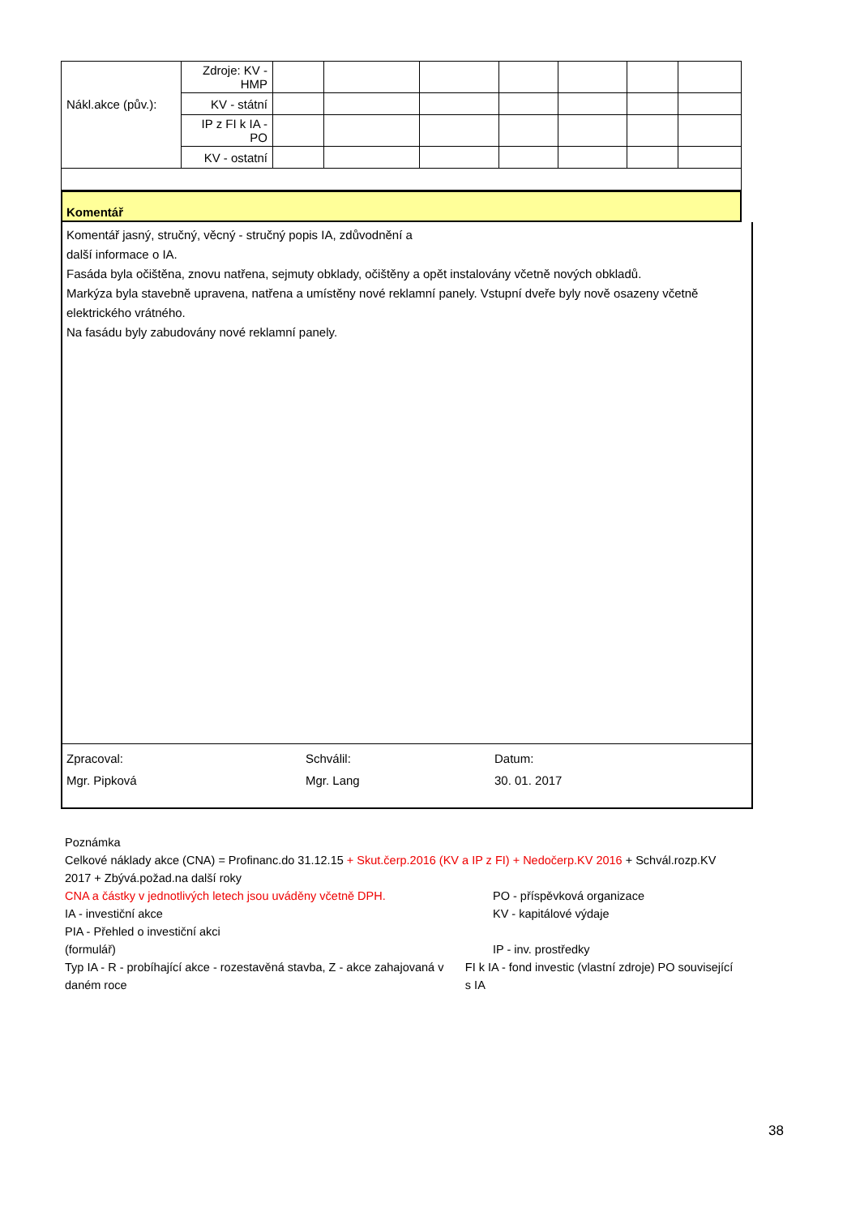| | Zdroje: KV - HMP | | | | | | | |
| Nákl.akce (pův.): | KV - státní | | | | | | | |
| | IP z FI k IA - PO | | | | | | | |
| | KV - ostatní | | | | | | | |
Komentář
Komentář jasný, stručný, věcný - stručný popis IA, zdůvodnění a
další informace o IA.
Fasáda byla očištěna, znovu natřena, sejmuty obklady, očištěny a opět instalovány včetně nových obkladů.
Markýza byla stavebně upravena, natřena a umístěny nové reklamní panely. Vstupní dveře byly nově osazeny včetně elektrického vrátného.
Na fasádu byly zabudovány nové reklamní panely.
Zpracoval:
Mgr. Pipková
Schválil:
Mgr. Lang
Datum:
30. 01. 2017
Poznámka
Celkové náklady akce (CNA) = Profinanc.do 31.12.15 + Skut.čerp.2016 (KV a IP z FI) + Nedočerp.KV 2016 + Schvál.rozp.KV 2017 + Zbývá.požad.na další roky
CNA a částky v jednotlivých letech jsou uváděny včetně DPH. PO - příspěvková organizace
IA - investiční akce KV - kapitálové výdaje
PIA - Přehled o investiční akci
(formulář)
IP - inv. prostředky
Typ IA - R - probíhající akce - rozestavěná stavba, Z - akce zahajovaná v daném roce
FI k IA - fond investic (vlastní zdroje) PO související s IA
38